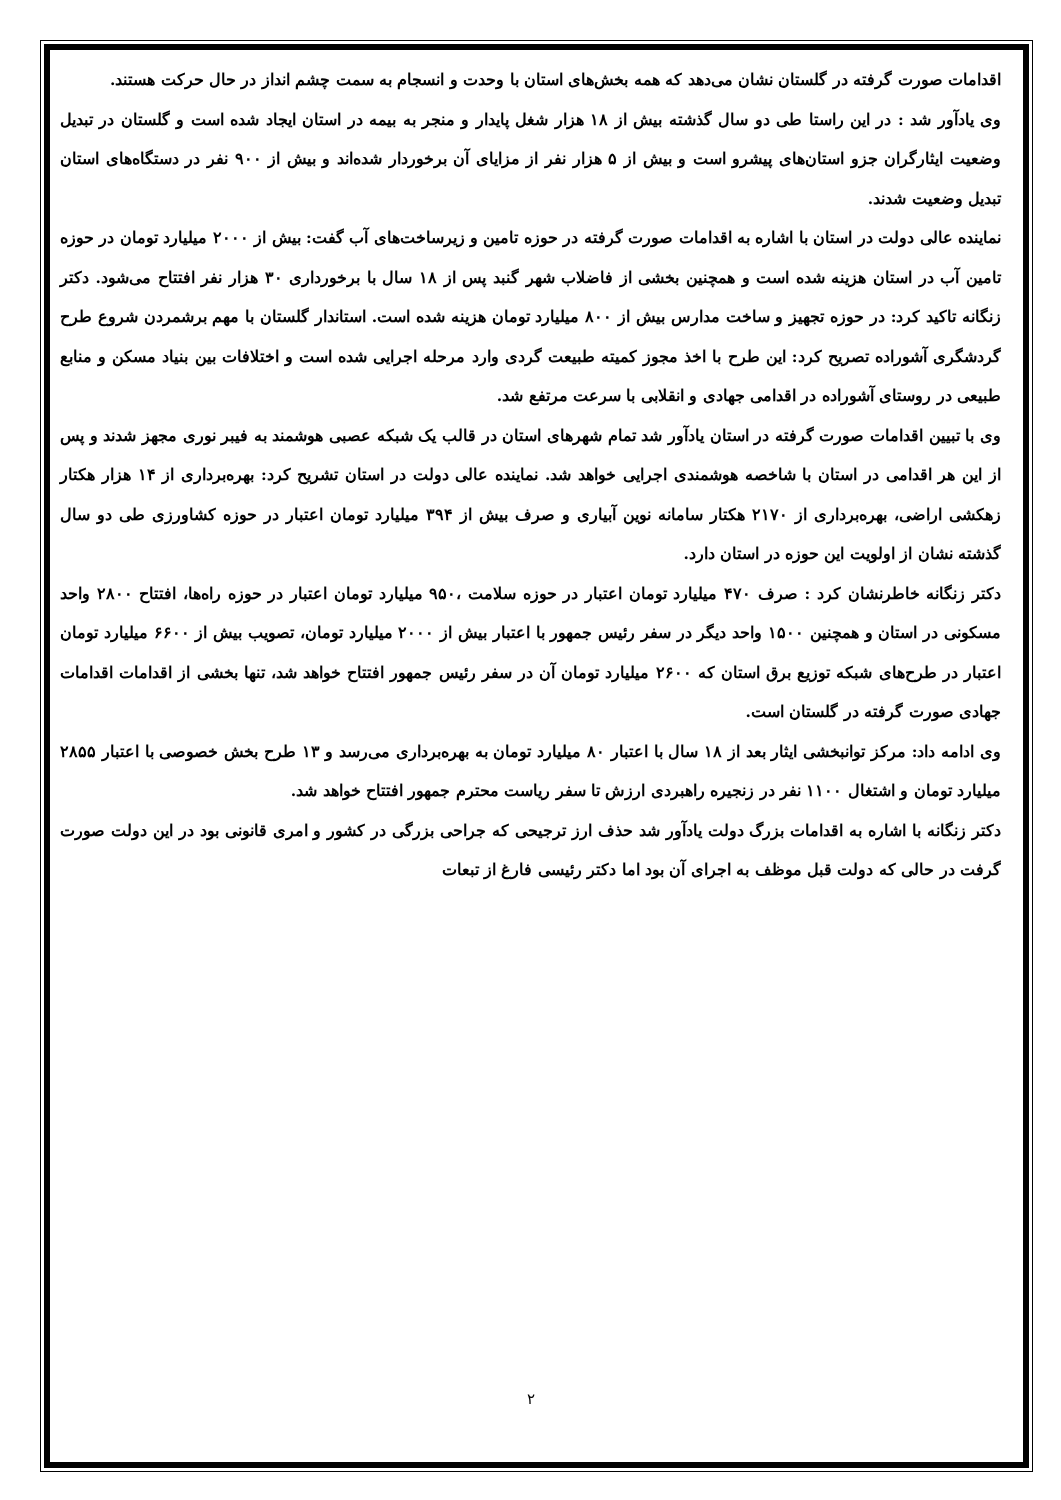اقدامات صورت گرفته در گلستان نشان می‌دهد که همه بخش‌های استان با وحدت و انسجام به سمت چشم انداز در حال حرکت هستند.
وی یادآور شد : در این راستا طی دو سال گذشته بیش از ۱۸ هزار شغل پایدار و منجر به بیمه در استان ایجاد شده است و گلستان در تبدیل وضعیت ایثارگران جزو استان‌های پیشرو است و بیش از ۵ هزار نفر از مزایای آن برخوردار شده‌اند و بیش از ۹۰۰ نفر در دستگاه‌های استان تبدیل وضعیت شدند.
نماینده عالی دولت در استان با اشاره به اقدامات صورت گرفته در حوزه تامین و زیرساخت‌های آب گفت: بیش از ۲۰۰۰ میلیارد تومان در حوزه تامین آب در استان هزینه شده است و همچنین بخشی از فاضلاب شهر گنبد پس از ۱۸ سال با برخورداری ۳۰ هزار نفر افتتاح می‌شود. دکتر زنگانه تاکید کرد: در حوزه تجهیز و ساخت مدارس بیش از ۸۰۰ میلیارد تومان هزینه شده است. استاندار گلستان با مهم برشمردن شروع طرح گردشگری آشوراده تصریح کرد: این طرح با اخذ مجوز کمیته طبیعت گردی وارد مرحله اجرایی شده است و اختلافات بین بنیاد مسکن و منابع طبیعی در روستای آشوراده در اقدامی جهادی و انقلابی با سرعت مرتفع شد.
وی با تبیین اقدامات صورت گرفته در استان یادآور شد تمام شهرهای استان در قالب یک شبکه عصبی هوشمند به فیبر نوری مجهز شدند و پس از این هر اقدامی در استان با شاخصه هوشمندی اجرایی خواهد شد. نماینده عالی دولت در استان تشریح کرد: بهره‌برداری از ۱۴ هزار هکتار زهکشی اراضی، بهره‌برداری از ۲۱۷۰ هکتار سامانه نوین آبیاری و صرف بیش از ۳۹۴ میلیارد تومان اعتبار در حوزه کشاورزی طی دو سال گذشته نشان از اولویت این حوزه در استان دارد.
دکتر زنگانه خاطرنشان کرد : صرف ۴۷۰ میلیارد تومان اعتبار در حوزه سلامت ،۹۵۰ میلیارد تومان اعتبار در حوزه راه‌ها، افتتاح ۲۸۰۰ واحد مسکونی در استان و همچنین ۱۵۰۰ واحد دیگر در سفر رئیس جمهور با اعتبار بیش از ۲۰۰۰ میلیارد تومان، تصویب بیش از ۶۶۰۰ میلیارد تومان اعتبار در طرح‌های شبکه توزیع برق استان که ۲۶۰۰ میلیارد تومان آن در سفر رئیس جمهور افتتاح خواهد شد، تنها بخشی از اقدامات اقدامات جهادی صورت گرفته در گلستان است.
وی ادامه داد: مرکز توانبخشی ایثار بعد از ۱۸ سال با اعتبار ۸۰ میلیارد تومان به بهره‌برداری می‌رسد و ۱۳ طرح بخش خصوصی با اعتبار ۲۸۵۵ میلیارد تومان و اشتغال ۱۱۰۰ نفر در زنجیره راهبردی ارزش تا سفر ریاست محترم جمهور افتتاح خواهد شد.
دکتر زنگانه با اشاره به اقدامات بزرگ دولت یادآور شد حذف ارز ترجیحی که جراحی بزرگی در کشور و امری قانونی بود در این دولت صورت گرفت در حالی که دولت قبل موظف به اجرای آن بود اما دکتر رئیسی فارغ از تبعات
۲